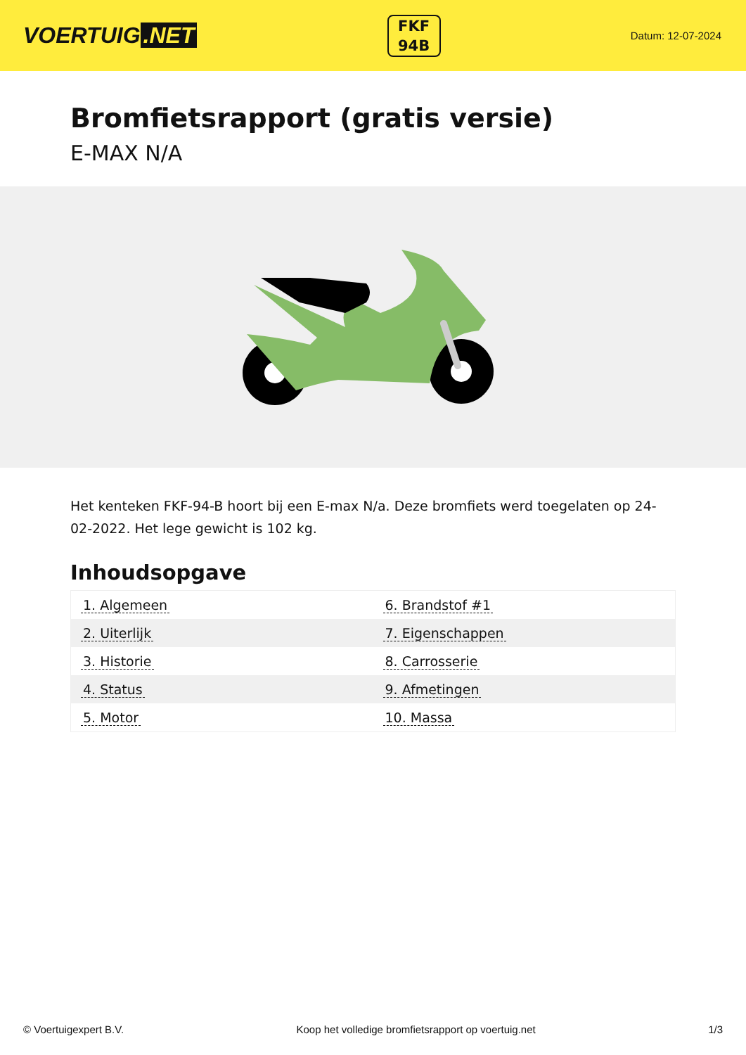VOERTUIG.NET
FKF
94B
Datum: 12-07-2024
Bromfietsrapport (gratis versie)
E-MAX N/A
Het kenteken FKF-94-B hoort bij een E-max N/a. Deze bromfiets werd toegelaten op 24-02-2022. Het lege gewicht is 102 kg.
Inhoudsopgave
| 1. Algemeen | 6. Brandstof #1 |
| 2. Uiterlijk | 7. Eigenschappen |
| 3. Historie | 8. Carrosserie |
| 4. Status | 9. Afmetingen |
| 5. Motor | 10. Massa |
© Voertuigexpert B.V. Koop het volledige bromfietsrapport op voertuig.net 1/3